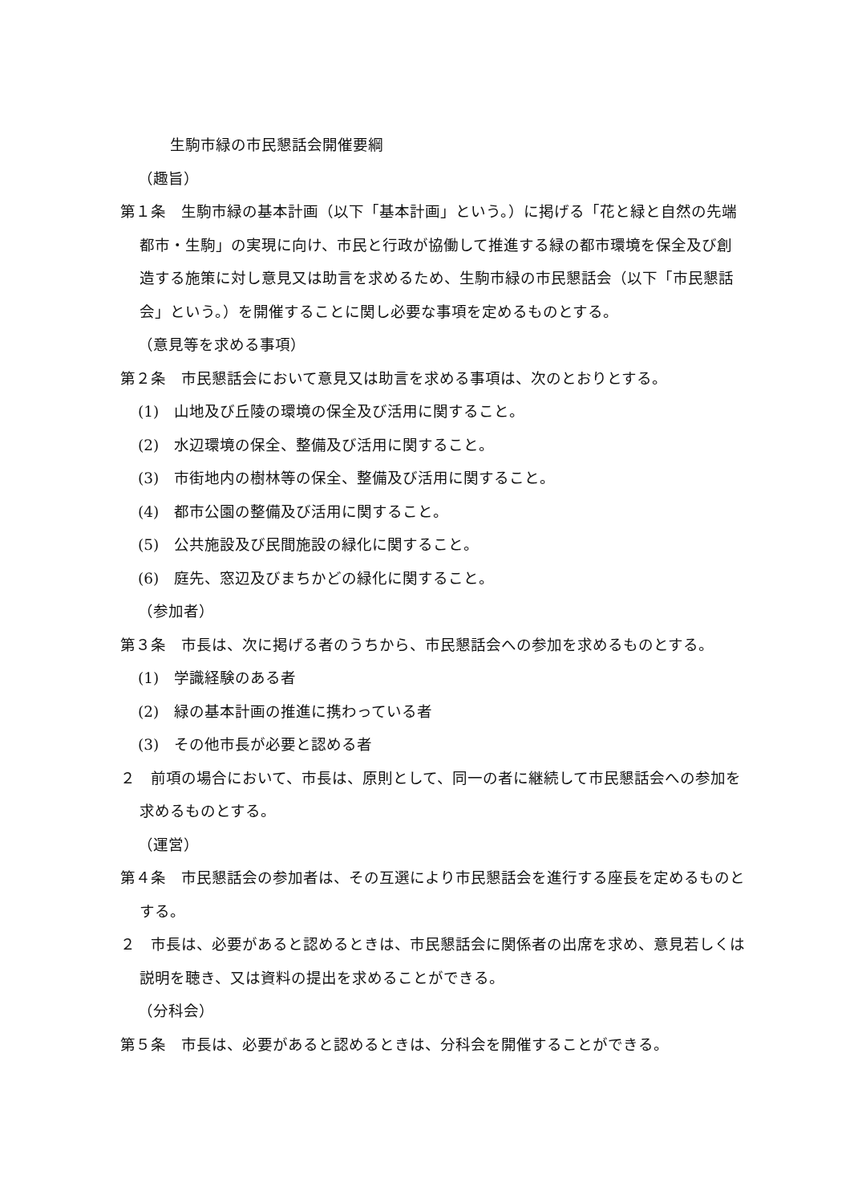生駒市緑の市民懇話会開催要綱
（趣旨）
第１条　生駒市緑の基本計画（以下「基本計画」という。）に掲げる「花と緑と自然の先端都市・生駒」の実現に向け、市民と行政が協働して推進する緑の都市環境を保全及び創造する施策に対し意見又は助言を求めるため、生駒市緑の市民懇話会（以下「市民懇話会」という。）を開催することに関し必要な事項を定めるものとする。
（意見等を求める事項）
第２条　市民懇話会において意見又は助言を求める事項は、次のとおりとする。
(1)　山地及び丘陵の環境の保全及び活用に関すること。
(2)　水辺環境の保全、整備及び活用に関すること。
(3)　市街地内の樹林等の保全、整備及び活用に関すること。
(4)　都市公園の整備及び活用に関すること。
(5)　公共施設及び民間施設の緑化に関すること。
(6)　庭先、窓辺及びまちかどの緑化に関すること。
（参加者）
第３条　市長は、次に掲げる者のうちから、市民懇話会への参加を求めるものとする。
(1)　学識経験のある者
(2)　緑の基本計画の推進に携わっている者
(3)　その他市長が必要と認める者
２　前項の場合において、市長は、原則として、同一の者に継続して市民懇話会への参加を求めるものとする。
（運営）
第４条　市民懇話会の参加者は、その互選により市民懇話会を進行する座長を定めるものとする。
２　市長は、必要があると認めるときは、市民懇話会に関係者の出席を求め、意見若しくは説明を聴き、又は資料の提出を求めることができる。
（分科会）
第５条　市長は、必要があると認めるときは、分科会を開催することができる。